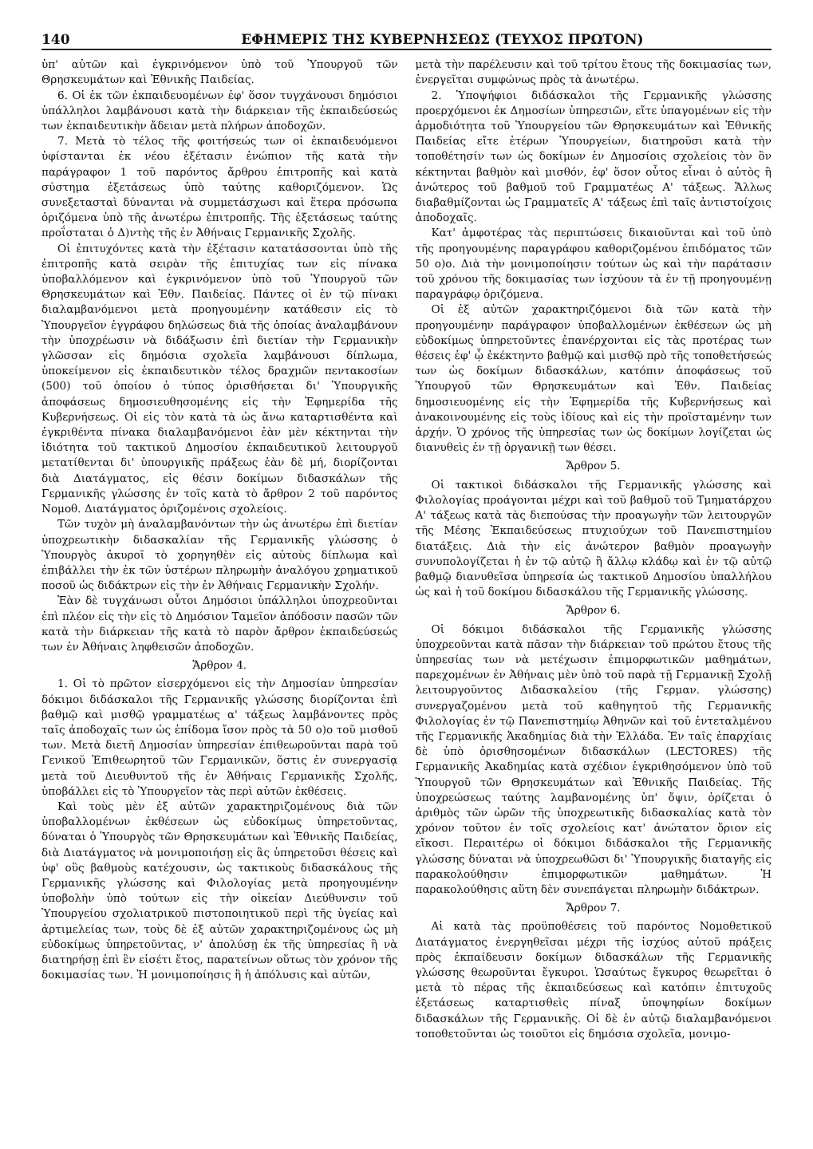140 ΕΦΗΜΕΡΙΣ ΤΗΣ ΚΥΒΕΡΝΗΣΕΩΣ (ΤΕΥΧΟΣ ΠΡΩΤΟΝ)
ὑπ' αὐτῶν καὶ ἐγκρινόμενον ὑπὸ τοῦ Ὑπουργοῦ τῶν Θρησκευμάτων καὶ Ἐθνικῆς Παιδείας.
6. Οἱ ἐκ τῶν ἐκπαιδευομένων ἐφ' ὅσον τυγχάνουσι δημόσιοι ὑπάλληλοι λαμβάνουσι κατὰ τὴν διάρκειαν τῆς ἐκπαιδεύσεώς των ἐκπαιδευτικὴν ἄδειαν μετὰ πλήρων ἀποδοχῶν.
7. Μετὰ τὸ τέλος τῆς φοιτήσεώς των οἱ ἐκπαιδευόμενοι ὑφίστανται ἐκ νέου ἐξέτασιν ἐνώπιον τῆς κατὰ τὴν παράγραφον 1 τοῦ παρόντος ἄρθρου ἐπιτροπῆς καὶ κατὰ σύστημα ἐξετάσεως ὑπὸ ταύτης καθοριζόμενον. Ὡς συνεξετασταὶ δύνανται νὰ συμμετάσχωσι καὶ ἕτερα πρόσωπα ὁριζόμενα ὑπὸ τῆς ἀνωτέρω ἐπιτροπῆς. Τῆς ἐξετάσεως ταύτης προΐσταται ὁ Δ)ντὴς τῆς ἐν Ἀθήναις Γερμανικῆς Σχολῆς.
Οἱ ἐπιτυχόντες κατὰ τὴν ἐξέτασιν κατατάσσονται ὑπὸ τῆς ἐπιτροπῆς κατὰ σειρὰν τῆς ἐπιτυχίας των εἰς πίνακα ὑποβαλλόμενον καὶ ἐγκρινόμενον ὑπὸ τοῦ Ὑπουργοῦ τῶν Θρησκευμάτων καὶ Ἐθν. Παιδείας. Πάντες οἱ ἐν τῷ πίνακι διαλαμβανόμενοι μετὰ προηγουμένην κατάθεσιν εἰς τὸ Ὑπουργεῖον ἐγγράφου δηλώσεως διὰ τῆς ὁποίας ἀναλαμβάνουν τὴν ὑποχρέωσιν νὰ διδάξωσιν ἐπὶ διετίαν τὴν Γερμανικὴν γλῶσσαν εἰς δημόσια σχολεῖα λαμβάνουσι δίπλωμα, ὑποκείμενον εἰς ἐκπαιδευτικὸν τέλος δραχμῶν πεντακοσίων (500) τοῦ ὁποίου ὁ τύπος ὁρισθήσεται δι' Ὑπουργικῆς ἀποφάσεως δημοσιευθησομένης εἰς τὴν Ἐφημερίδα τῆς Κυβερνήσεως. Οἱ εἰς τὸν κατὰ τὰ ὡς ἄνω καταρτισθέντα καὶ ἐγκριθέντα πίνακα διαλαμβανόμενοι ἐὰν μὲν κέκτηνται τὴν ἰδιότητα τοῦ τακτικοῦ Δημοσίου ἐκπαιδευτικοῦ λειτουργοῦ μετατίθενται δι' ὑπουργικῆς πράξεως ἐὰν δὲ μή, διορίζονται διὰ Διατάγματος, εἰς θέσιν δοκίμων διδασκάλων τῆς Γερμανικῆς γλώσσης ἐν τοῖς κατὰ τὸ ἄρθρον 2 τοῦ παρόντος Νομοθ. Διατάγματος ὁριζομένοις σχολείοις.
Τῶν τυχὸν μὴ ἀναλαμβανόντων τὴν ὡς ἀνωτέρω ἐπὶ διετίαν ὑποχρεωτικὴν διδασκαλίαν τῆς Γερμανικῆς γλώσσης ὁ Ὑπουργὸς ἀκυροῖ τὸ χορηγηθὲν εἰς αὐτοὺς δίπλωμα καὶ ἐπιβάλλει τὴν ἐκ τῶν ὑστέρων πληρωμὴν ἀναλόγου χρηματικοῦ ποσοῦ ὡς διδάκτρων εἰς τὴν ἐν Ἀθήναις Γερμανικὴν Σχολήν.
Ἐὰν δὲ τυγχάνωσι οὗτοι Δημόσιοι ὑπάλληλοι ὑποχρεοῦνται ἐπὶ πλέον εἰς τὴν εἰς τὸ Δημόσιον Ταμεῖον ἀπόδοσιν πασῶν τῶν κατὰ τὴν διάρκειαν τῆς κατὰ τὸ παρὸν ἄρθρον ἐκπαιδεύσεώς των ἐν Ἀθήναις ληφθεισῶν ἀποδοχῶν.
Ἄρθρον 4.
1. Οἱ τὸ πρῶτον εἰσερχόμενοι εἰς τὴν Δημοσίαν ὑπηρεσίαν δόκιμοι διδάσκαλοι τῆς Γερμανικῆς γλώσσης διορίζονται ἐπὶ βαθμῷ καὶ μισθῷ γραμματέως α' τάξεως λαμβάνοντες πρὸς ταῖς ἀποδοχαῖς των ὡς ἐπίδομα ἴσον πρὸς τὰ 50 ο)ο τοῦ μισθοῦ των. Μετὰ διετῆ Δημοσίαν ὑπηρεσίαν ἐπιθεωροῦνται παρὰ τοῦ Γενικοῦ Ἐπιθεωρητοῦ τῶν Γερμανικῶν, ὅστις ἐν συνεργασίᾳ μετὰ τοῦ Διευθυντοῦ τῆς ἐν Ἀθήναις Γερμανικῆς Σχολῆς, ὑποβάλλει εἰς τὸ Ὑπουργεῖον τὰς περὶ αὐτῶν ἐκθέσεις.
Καὶ τοὺς μὲν ἐξ αὐτῶν χαρακτηριζομένους διὰ τῶν ὑποβαλλομένων ἐκθέσεων ὡς εὐδοκίμως ὑπηρετοῦντας, δύναται ὁ Ὑπουργὸς τῶν Θρησκευμάτων καὶ Ἐθνικῆς Παιδείας, διὰ Διατάγματος νὰ μονιμοποιήσῃ εἰς ἃς ὑπηρετοῦσι θέσεις καὶ ὑφ' οὓς βαθμοὺς κατέχουσιν, ὡς τακτικοὺς διδασκάλους τῆς Γερμανικῆς γλώσσης καὶ Φιλολογίας μετὰ προηγουμένην ὑποβολὴν ὑπὸ τούτων εἰς τὴν οἰκείαν Διεύθυνσιν τοῦ Ὑπουργείου σχολιατρικοῦ πιστοποιητικοῦ περὶ τῆς ὑγείας καὶ ἀρτιμελείας των, τοὺς δὲ ἐξ αὐτῶν χαρακτηριζομένους ὡς μὴ εὐδοκίμως ὑπηρετοῦντας, ν' ἀπολύσῃ ἐκ τῆς ὑπηρεσίας ἢ νὰ διατηρήσῃ ἐπὶ ἓν εἰσέτι ἔτος, παρατείνων οὕτως τὸν χρόνον τῆς δοκιμασίας των. Ἡ μονιμοποίησις ἢ ἡ ἀπόλυσις καὶ αὐτῶν,
μετὰ τὴν παρέλευσιν καὶ τοῦ τρίτου ἔτους τῆς δοκιμασίας των, ἐνεργεῖται συμφώνως πρὸς τὰ ἀνωτέρω.
2. Ὑποψήφιοι διδάσκαλοι τῆς Γερμανικῆς γλώσσης προερχόμενοι ἐκ Δημοσίων ὑπηρεσιῶν, εἴτε ὑπαγομένων εἰς τὴν ἁρμοδιότητα τοῦ Ὑπουργείου τῶν Θρησκευμάτων καὶ Ἐθνικῆς Παιδείας εἴτε ἑτέρων Ὑπουργείων, διατηροῦσι κατὰ τὴν τοποθέτησίν των ὡς δοκίμων ἐν Δημοσίοις σχολείοις τὸν ὃν κέκτηνται βαθμὸν καὶ μισθόν, ἐφ' ὅσον οὗτος εἶναι ὁ αὐτὸς ἢ ἀνώτερος τοῦ βαθμοῦ τοῦ Γραμματέως Α' τάξεως. Ἄλλως διαβαθμίζονται ὡς Γραμματεῖς Α' τάξεως ἐπὶ ταῖς ἀντιστοίχοις ἀποδοχαῖς.
Κατ' ἀμφοτέρας τὰς περιπτώσεις δικαιοῦνται καὶ τοῦ ὑπὸ τῆς προηγουμένης παραγράφου καθοριζομένου ἐπιδόματος τῶν 50 ο)ο. Διὰ τὴν μονιμοποίησιν τούτων ὡς καὶ τὴν παράτασιν τοῦ χρόνου τῆς δοκιμασίας των ἰσχύουν τὰ ἐν τῇ προηγουμένῃ παραγράφῳ ὁριζόμενα.
Οἱ ἐξ αὐτῶν χαρακτηριζόμενοι διὰ τῶν κατὰ τὴν προηγουμένην παράγραφον ὑποβαλλομένων ἐκθέσεων ὡς μὴ εὐδοκίμως ὑπηρετοῦντες ἐπανέρχονται εἰς τὰς προτέρας των θέσεις ἐφ' ᾧ ἐκέκτηντο βαθμῷ καὶ μισθῷ πρὸ τῆς τοποθετήσεώς των ὡς δοκίμων διδασκάλων, κατόπιν ἀποφάσεως τοῦ Ὑπουργοῦ τῶν Θρησκευμάτων καὶ Ἐθν. Παιδείας δημοσιευομένης εἰς τὴν Ἐφημερίδα τῆς Κυβερνήσεως καὶ ἀνακοινουμένης εἰς τοὺς ἰδίους καὶ εἰς τὴν προϊσταμένην των ἀρχήν. Ὁ χρόνος τῆς ὑπηρεσίας των ὡς δοκίμων λογίζεται ὡς διανυθεὶς ἐν τῇ ὀργανικῇ των θέσει.
Ἄρθρον 5.
Οἱ τακτικοὶ διδάσκαλοι τῆς Γερμανικῆς γλώσσης καὶ Φιλολογίας προάγονται μέχρι καὶ τοῦ βαθμοῦ τοῦ Τμηματάρχου Α' τάξεως κατὰ τὰς διεπούσας τὴν προαγωγὴν τῶν λειτουργῶν τῆς Μέσης Ἐκπαιδεύσεως πτυχιούχων τοῦ Πανεπιστημίου διατάξεις. Διὰ τὴν εἰς ἀνώτερον βαθμὸν προαγωγὴν συνυπολογίζεται ἡ ἐν τῷ αὐτῷ ἢ ἄλλῳ κλάδῳ καὶ ἐν τῷ αὐτῷ βαθμῷ διανυθεῖσα ὑπηρεσία ὡς τακτικοῦ Δημοσίου ὑπαλλήλου ὡς καὶ ἡ τοῦ δοκίμου διδασκάλου τῆς Γερμανικῆς γλώσσης.
Ἄρθρον 6.
Οἱ δόκιμοι διδάσκαλοι τῆς Γερμανικῆς γλώσσης ὑποχρεοῦνται κατὰ πᾶσαν τὴν διάρκειαν τοῦ πρώτου ἔτους τῆς ὑπηρεσίας των νὰ μετέχωσιν ἐπιμορφωτικῶν μαθημάτων, παρεχομένων ἐν Ἀθήναις μὲν ὑπὸ τοῦ παρὰ τῇ Γερμανικῇ Σχολῇ λειτουργοῦντος Διδασκαλείου (τῆς Γερμαν. γλώσσης) συνεργαζομένου μετὰ τοῦ καθηγητοῦ τῆς Γερμανικῆς Φιλολογίας ἐν τῷ Πανεπιστημίῳ Ἀθηνῶν καὶ τοῦ ἐντεταλμένου τῆς Γερμανικῆς Ἀκαδημίας διὰ τὴν Ἑλλάδα. Ἐν ταῖς ἐπαρχίαις δὲ ὑπὸ ὁρισθησομένων διδασκάλων (LECTORES) τῆς Γερμανικῆς Ἀκαδημίας κατὰ σχέδιον ἐγκριθησόμενον ὑπὸ τοῦ Ὑπουργοῦ τῶν Θρησκευμάτων καὶ Ἐθνικῆς Παιδείας. Τῆς ὑποχρεώσεως ταύτης λαμβανομένης ὑπ' ὄψιν, ὁρίζεται ὁ ἀριθμὸς τῶν ὡρῶν τῆς ὑποχρεωτικῆς διδασκαλίας κατὰ τὸν χρόνον τοῦτον ἐν τοῖς σχολείοις κατ' ἀνώτατον ὅριον εἰς εἴκοσι. Περαιτέρω οἱ δόκιμοι διδάσκαλοι τῆς Γερμανικῆς γλώσσης δύναται νὰ ὑποχρεωθῶσι δι' Ὑπουργικῆς διαταγῆς εἰς παρακολούθησιν ἐπιμορφωτικῶν μαθημάτων. Ἡ παρακολούθησις αὕτη δὲν συνεπάγεται πληρωμὴν διδάκτρων.
Ἄρθρον 7.
Αἱ κατὰ τὰς προϋποθέσεις τοῦ παρόντος Νομοθετικοῦ Διατάγματος ἐνεργηθεῖσαι μέχρι τῆς ἰσχύος αὐτοῦ πράξεις πρὸς ἐκπαίδευσιν δοκίμων διδασκάλων τῆς Γερμανικῆς γλώσσης θεωροῦνται ἔγκυροι. Ὡσαύτως ἔγκυρος θεωρεῖται ὁ μετὰ τὸ πέρας τῆς ἐκπαιδεύσεως καὶ κατόπιν ἐπιτυχοῦς ἐξετάσεως καταρτισθεὶς πίναξ ὑποψηφίων δοκίμων διδασκάλων τῆς Γερμανικῆς. Οἱ δὲ ἐν αὐτῷ διαλαμβανόμενοι τοποθετοῦνται ὡς τοιοῦτοι εἰς δημόσια σχολεῖα, μονιμο-